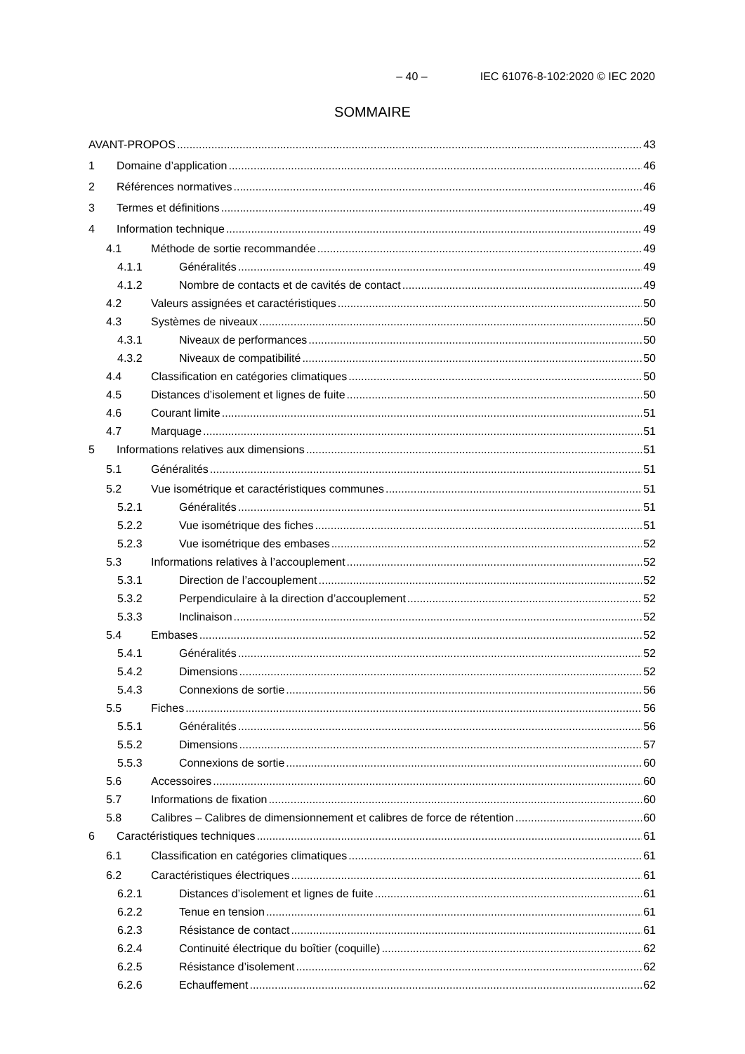– 40 – IEC 61076-8-102:2020 © IEC 2020
SOMMAIRE
AVANT-PROPOS 43
1 Domaine d’application 46
2 Références normatives 46
3 Termes et définitions 49
4 Information technique 49
4.1 Méthode de sortie recommandée 49
4.1.1 Généralités 49
4.1.2 Nombre de contacts et de cavités de contact 49
4.2 Valeurs assignées et caractéristiques 50
4.3 Systèmes de niveaux 50
4.3.1 Niveaux de performances 50
4.3.2 Niveaux de compatibilité 50
4.4 Classification en catégories climatiques 50
4.5 Distances d’isolement et lignes de fuite 50
4.6 Courant limite 51
4.7 Marquage 51
5 Informations relatives aux dimensions 51
5.1 Généralités 51
5.2 Vue isométrique et caractéristiques communes 51
5.2.1 Généralités 51
5.2.2 Vue isométrique des fiches 51
5.2.3 Vue isométrique des embases 52
5.3 Informations relatives à l’accouplement 52
5.3.1 Direction de l’accouplement 52
5.3.2 Perpendiculaire à la direction d’accouplement 52
5.3.3 Inclinaison 52
5.4 Embases 52
5.4.1 Généralités 52
5.4.2 Dimensions 52
5.4.3 Connexions de sortie 56
5.5 Fiches 56
5.5.1 Généralités 56
5.5.2 Dimensions 57
5.5.3 Connexions de sortie 60
5.6 Accessoires 60
5.7 Informations de fixation 60
5.8 Calibres – Calibres de dimensionnement et calibres de force de rétention 60
6 Caractéristiques techniques 61
6.1 Classification en catégories climatiques 61
6.2 Caractéristiques électriques 61
6.2.1 Distances d’isolement et lignes de fuite 61
6.2.2 Tenue en tension 61
6.2.3 Résistance de contact 61
6.2.4 Continuité électrique du boîtier (coquille) 62
6.2.5 Résistance d’isolement 62
6.2.6 Echauffement 62